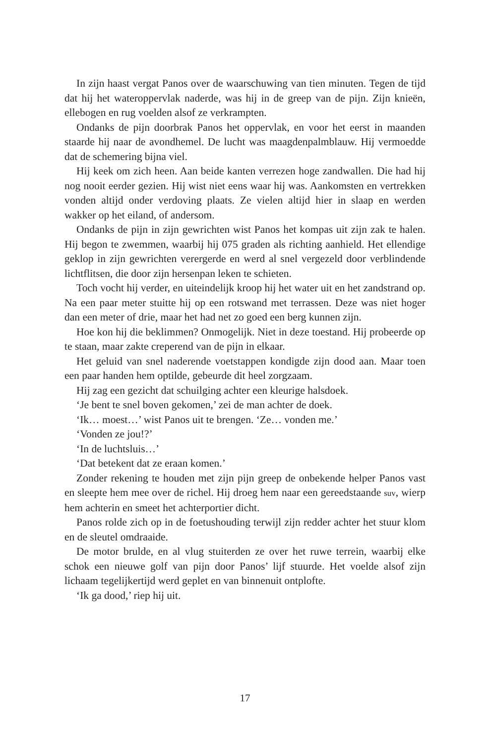In zijn haast vergat Panos over de waarschuwing van tien minuten. Tegen de tijd dat hij het wateroppervlak naderde, was hij in de greep van de pijn. Zijn knieën, ellebogen en rug voelden alsof ze verkrampten.
Ondanks de pijn doorbrak Panos het oppervlak, en voor het eerst in maanden staarde hij naar de avondhemel. De lucht was maagdenpalmblauw. Hij vermoedde dat de schemering bijna viel.
Hij keek om zich heen. Aan beide kanten verrezen hoge zandwallen. Die had hij nog nooit eerder gezien. Hij wist niet eens waar hij was. Aankomsten en vertrekken vonden altijd onder verdoving plaats. Ze vielen altijd hier in slaap en werden wakker op het eiland, of andersom.
Ondanks de pijn in zijn gewrichten wist Panos het kompas uit zijn zak te halen. Hij begon te zwemmen, waarbij hij 075 graden als richting aanhield. Het ellendige geklop in zijn gewrichten verergerde en werd al snel vergezeld door verblindende lichtflitsen, die door zijn hersenpan leken te schieten.
Toch vocht hij verder, en uiteindelijk kroop hij het water uit en het zandstrand op. Na een paar meter stuitte hij op een rotswand met terrassen. Deze was niet hoger dan een meter of drie, maar het had net zo goed een berg kunnen zijn.
Hoe kon hij die beklimmen? Onmogelijk. Niet in deze toestand. Hij probeerde op te staan, maar zakte creperend van de pijn in elkaar.
Het geluid van snel naderende voetstappen kondigde zijn dood aan. Maar toen een paar handen hem optilde, gebeurde dit heel zorgzaam.
Hij zag een gezicht dat schuilging achter een kleurige halsdoek.
‘Je bent te snel boven gekomen,’ zei de man achter de doek.
‘Ik… moest…’ wist Panos uit te brengen. ‘Ze… vonden me.’
‘Vonden ze jou!?’
‘In de luchtsluis…’
‘Dat betekent dat ze eraan komen.’
Zonder rekening te houden met zijn pijn greep de onbekende helper Panos vast en sleepte hem mee over de richel. Hij droeg hem naar een gereedstaande suv, wierp hem achterin en smeet het achterportier dicht.
Panos rolde zich op in de foetushouding terwijl zijn redder achter het stuur klom en de sleutel omdraaide.
De motor brulde, en al vlug stuiterden ze over het ruwe terrein, waarbij elke schok een nieuwe golf van pijn door Panos’ lijf stuurde. Het voelde alsof zijn lichaam tegelijkertijd werd geplet en van binnenuit ontplofte.
‘Ik ga dood,’ riep hij uit.
17